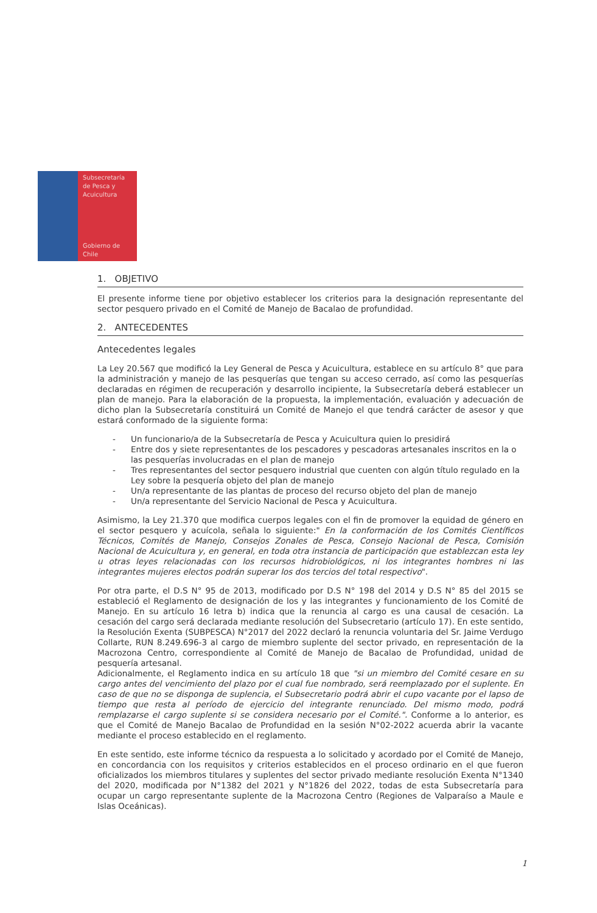Subsecretaría
de Pesca y
Acuicultura
Gobierno de Chile
1. OBJETIVO
El presente informe tiene por objetivo establecer los criterios para la designación representante del sector pesquero privado en el Comité de Manejo de Bacalao de profundidad.
2. ANTECEDENTES
Antecedentes legales
La Ley 20.567 que modificó la Ley General de Pesca y Acuicultura, establece en su artículo 8° que para la administración y manejo de las pesquerías que tengan su acceso cerrado, así como las pesquerías declaradas en régimen de recuperación y desarrollo incipiente, la Subsecretaría deberá establecer un plan de manejo. Para la elaboración de la propuesta, la implementación, evaluación y adecuación de dicho plan la Subsecretaría constituirá un Comité de Manejo el que tendrá carácter de asesor y que estará conformado de la siguiente forma:
- Un funcionario/a de la Subsecretaría de Pesca y Acuicultura quien lo presidirá
- Entre dos y siete representantes de los pescadores y pescadoras artesanales inscritos en la o las pesquerías involucradas en el plan de manejo
- Tres representantes del sector pesquero industrial que cuenten con algún título regulado en la Ley sobre la pesquería objeto del plan de manejo
- Un/a representante de las plantas de proceso del recurso objeto del plan de manejo
- Un/a representante del Servicio Nacional de Pesca y Acuicultura.
Asimismo, la Ley 21.370 que modifica cuerpos legales con el fin de promover la equidad de género en el sector pesquero y acuícola, señala lo siguiente:" En la conformación de los Comités Científicos Técnicos, Comités de Manejo, Consejos Zonales de Pesca, Consejo Nacional de Pesca, Comisión Nacional de Acuicultura y, en general, en toda otra instancia de participación que establezcan esta ley u otras leyes relacionadas con los recursos hidrobiológicos, ni los integrantes hombres ni las integrantes mujeres electos podrán superar los dos tercios del total respectivo".
Por otra parte, el D.S N° 95 de 2013, modificado por D.S N° 198 del 2014 y D.S N° 85 del 2015 se estableció el Reglamento de designación de los y las integrantes y funcionamiento de los Comité de Manejo. En su artículo 16 letra b) indica que la renuncia al cargo es una causal de cesación. La cesación del cargo será declarada mediante resolución del Subsecretario (artículo 17). En este sentido, la Resolución Exenta (SUBPESCA) N°2017 del 2022 declaró la renuncia voluntaria del Sr. Jaime Verdugo Collarte, RUN 8.249.696-3 al cargo de miembro suplente del sector privado, en representación de la Macrozona Centro, correspondiente al Comité de Manejo de Bacalao de Profundidad, unidad de pesquería artesanal.
Adicionalmente, el Reglamento indica en su artículo 18 que "si un miembro del Comité cesare en su cargo antes del vencimiento del plazo por el cual fue nombrado, será reemplazado por el suplente. En caso de que no se disponga de suplencia, el Subsecretario podrá abrir el cupo vacante por el lapso de tiempo que resta al período de ejercicio del integrante renunciado. Del mismo modo, podrá remplazarse el cargo suplente si se considera necesario por el Comité.". Conforme a lo anterior, es que el Comité de Manejo Bacalao de Profundidad en la sesión N°02-2022 acuerda abrir la vacante mediante el proceso establecido en el reglamento.
En este sentido, este informe técnico da respuesta a lo solicitado y acordado por el Comité de Manejo, en concordancia con los requisitos y criterios establecidos en el proceso ordinario en el que fueron oficializados los miembros titulares y suplentes del sector privado mediante resolución Exenta N°1340 del 2020, modificada por N°1382 del 2021 y N°1826 del 2022, todas de esta Subsecretaría para ocupar un cargo representante suplente de la Macrozona Centro (Regiones de Valparaíso a Maule e Islas Oceánicas).
1